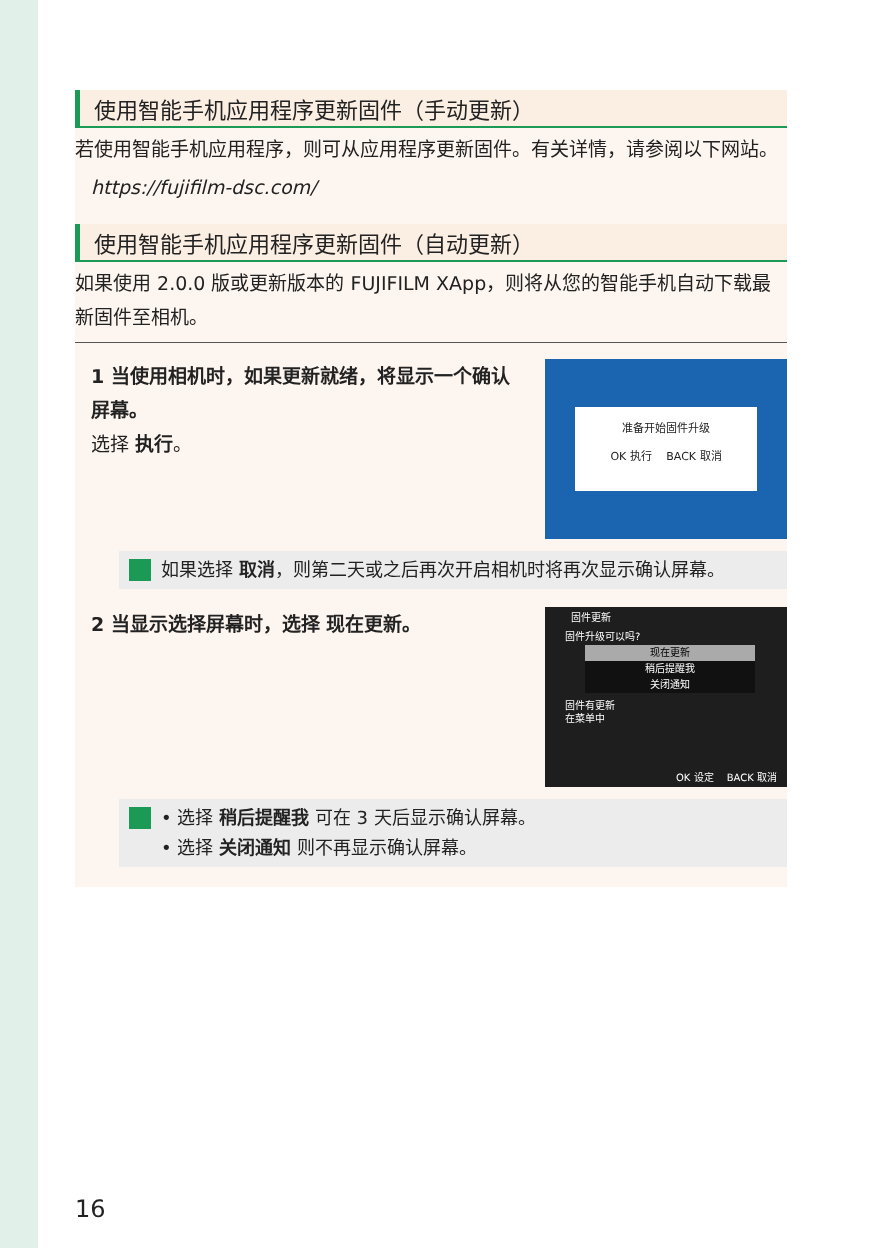使用智能手机应用程序更新固件（手动更新）
若使用智能手机应用程序，则可从应用程序更新固件。有关详情，请参阅以下网站。
https://fujifilm-dsc.com/
使用智能手机应用程序更新固件（自动更新）
如果使用 2.0.0 版或更新版本的 FUJIFILM XApp，则将从您的智能手机自动下载最新固件至相机。
1 当使用相机时，如果更新就绪，将显示一个确认屏幕。
选择 执行。
准备开始固件升级
OK 执行　 BACK 取消
如果选择 取消，则第二天或之后再次开启相机时将再次显示确认屏幕。
2 当显示选择屏幕时，选择 现在更新。
固件更新
固件升级可以吗?
现在更新
稍后提醒我
关闭通知
固件有更新
在菜单中
OK 设定　 BACK 取消
• 选择 稍后提醒我 可在 3 天后显示确认屏幕。
• 选择 关闭通知 则不再显示确认屏幕。
16